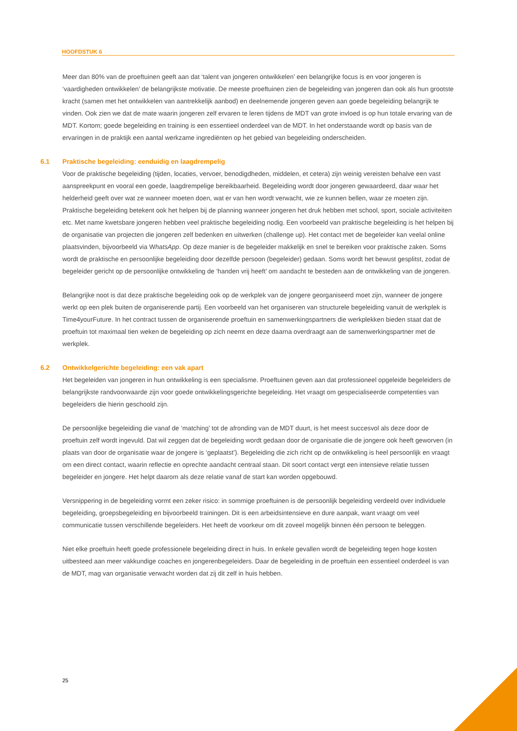HOOFDSTUK 6
Meer dan 80% van de proeftuinen geeft aan dat ‘talent van jongeren ontwikkelen’ een belangrijke focus is en voor jongeren is ‘vaardigheden ontwikkelen’ de belangrijkste motivatie. De meeste proeftuinen zien de begeleiding van jongeren dan ook als hun grootste kracht (samen met het ontwikkelen van aantrekkelijk aanbod) en deelnemende jongeren geven aan goede begeleiding belangrijk te vinden. Ook zien we dat de mate waarin jongeren zelf ervaren te leren tijdens de MDT van grote invloed is op hun totale ervaring van de MDT. Kortom; goede begeleiding en training is een essentieel onderdeel van de MDT. In het onderstaande wordt op basis van de ervaringen in de praktijk een aantal werkzame ingrediënten op het gebied van begeleiding onderscheiden.
6.1 Praktische begeleiding: eenduidig en laagdrempelig
Voor de praktische begeleiding (tijden, locaties, vervoer, benodigdheden, middelen, et cetera) zijn weinig vereisten behalve een vast aanspreekpunt en vooral een goede, laagdrempelige bereikbaarheid. Begeleiding wordt door jongeren gewaardeerd, daar waar het helderheid geeft over wat ze wanneer moeten doen, wat er van hen wordt verwacht, wie ze kunnen bellen, waar ze moeten zijn. Praktische begeleiding betekent ook het helpen bij de planning wanneer jongeren het druk hebben met school, sport, sociale activiteiten etc. Met name kwetsbare jongeren hebben veel praktische begeleiding nodig. Een voorbeeld van praktische begeleiding is het helpen bij de organisatie van projecten die jongeren zelf bedenken en uitwerken (challenge up). Het contact met de begeleider kan veelal online plaatsvinden, bijvoorbeeld via WhatsApp. Op deze manier is de begeleider makkelijk en snel te bereiken voor praktische zaken. Soms wordt de praktische en persoonlijke begeleiding door dezelfde persoon (begeleider) gedaan. Soms wordt het bewust gesplitst, zodat de begeleider gericht op de persoonlijke ontwikkeling de ‘handen vrij heeft’ om aandacht te besteden aan de ontwikkeling van de jongeren.
Belangrijke noot is dat deze praktische begeleiding ook op de werkplek van de jongere georganiseerd moet zijn, wanneer de jongere werkt op een plek buiten de organiserende partij. Een voorbeeld van het organiseren van structurele begeleiding vanuit de werkplek is Time4yourFuture. In het contract tussen de organiserende proeftuin en samenwerkingspartners die werkplekken bieden staat dat de proeftuin tot maximaal tien weken de begeleiding op zich neemt en deze daarna overdraagt aan de samenwerkingspartner met de werkplek.
6.2 Ontwikkelgerichte begeleiding: een vak apart
Het begeleiden van jongeren in hun ontwikkeling is een specialisme. Proeftuinen geven aan dat professioneel opgeleide begeleiders de belangrijkste randvoorwaarde zijn voor goede ontwikkelingsgerichte begeleiding. Het vraagt om gespecialiseerde competenties van begeleiders die hierin geschoold zijn.
De persoonlijke begeleiding die vanaf de ‘matching’ tot de afronding van de MDT duurt, is het meest succesvol als deze door de proeftuin zelf wordt ingevuld. Dat wil zeggen dat de begeleiding wordt gedaan door de organisatie die de jongere ook heeft geworven (in plaats van door de organisatie waar de jongere is ‘geplaatst’). Begeleiding die zich richt op de ontwikkeling is heel persoonlijk en vraagt om een direct contact, waarin reflectie en oprechte aandacht centraal staan. Dit soort contact vergt een intensieve relatie tussen begeleider en jongere. Het helpt daarom als deze relatie vanaf de start kan worden opgebouwd.
Versnippering in de begeleiding vormt een zeker risico: in sommige proeftuinen is de persoonlijk begeleiding verdeeld over individuele begeleiding, groepsbegeleiding en bijvoorbeeld trainingen. Dit is een arbeidsintensieve en dure aanpak, want vraagt om veel communicatie tussen verschillende begeleiders. Het heeft de voorkeur om dit zoveel mogelijk binnen één persoon te beleggen.
Niet elke proeftuin heeft goede professionele begeleiding direct in huis. In enkele gevallen wordt de begeleiding tegen hoge kosten uitbesteed aan meer vakkundige coaches en jongerenbegeleiders. Daar de begeleiding in de proeftuin een essentieel onderdeel is van de MDT, mag van organisatie verwacht worden dat zij dit zelf in huis hebben.
25